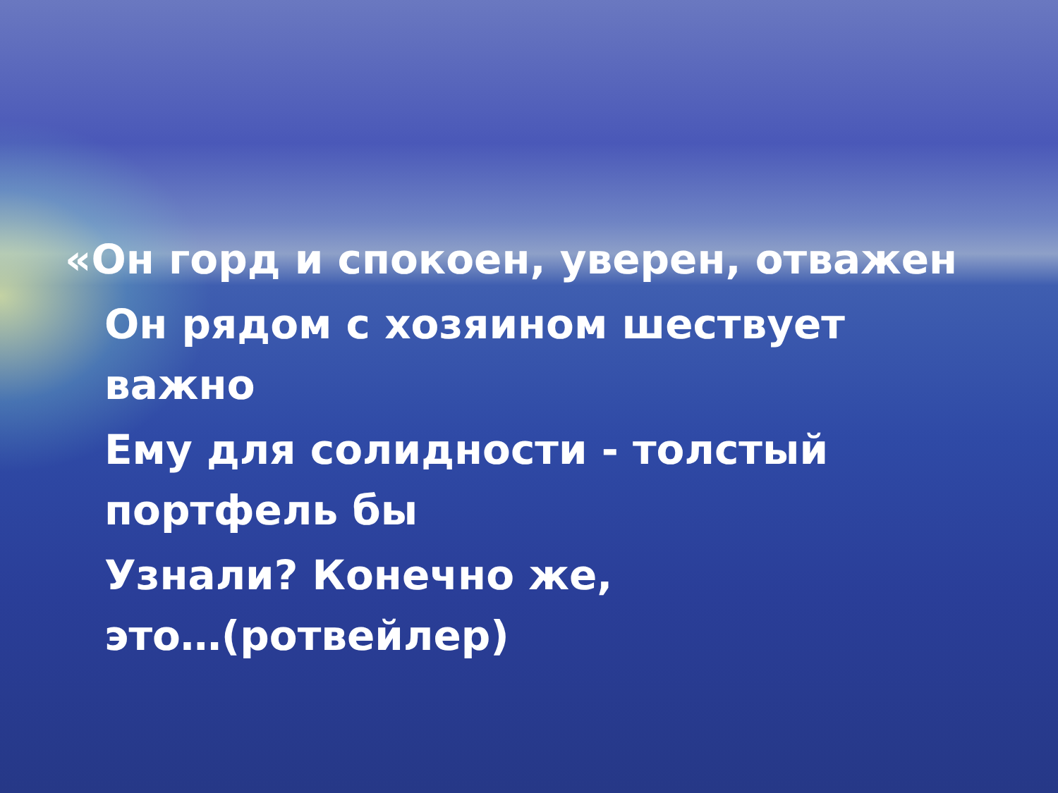«Он горд и спокоен, уверен, отважен
Он рядом с хозяином шествует
важно
Ему для солидности - толстый
портфель бы
Узнали? Конечно же,
это…(ротвейлер)